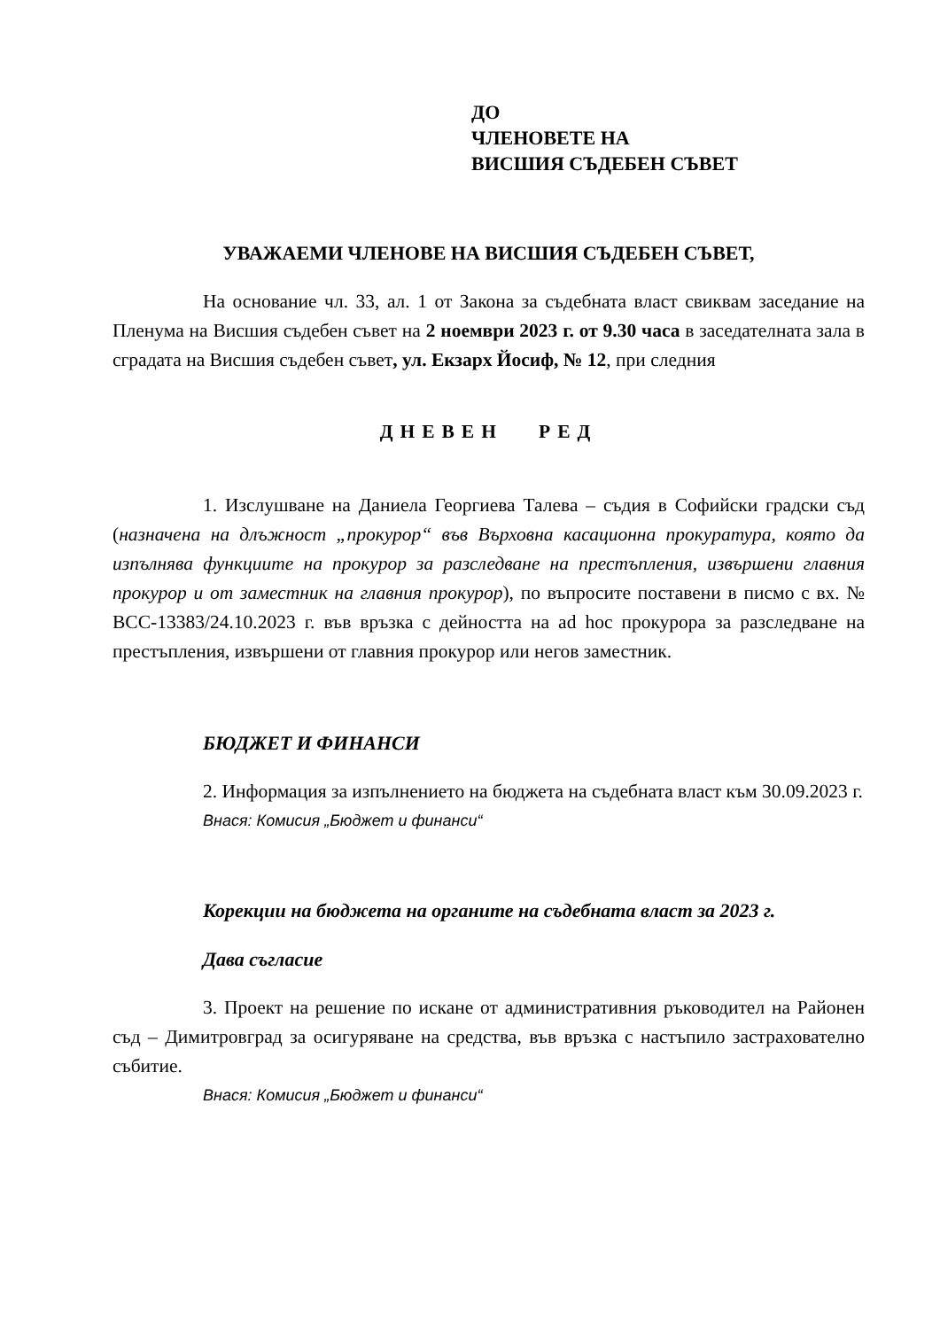ДО
ЧЛЕНОВЕТЕ НА
ВИСШИЯ СЪДЕБЕН СЪВЕТ
УВАЖАЕМИ ЧЛЕНОВЕ НА ВИСШИЯ СЪДЕБЕН СЪВЕТ,
На основание чл. 33, ал. 1 от Закона за съдебната власт свиквам заседание на Пленума на Висшия съдебен съвет на 2 ноември 2023 г. от 9.30 часа в заседателната зала в сградата на Висшия съдебен съвет, ул. Екзарх Йосиф, № 12, при следния
ДНЕВЕН РЕД
1. Изслушване на Даниела Георгиева Талева – съдия в Софийски градски съд (назначена на длъжност „прокурор“ във Върховна касационна прокуратура, която да изпълнява функциите на прокурор за разследване на престъпления, извършени главния прокурор и от заместник на главния прокурор), по въпросите поставени в писмо с вх. № ВСС-13383/24.10.2023 г. във връзка с дейността на ad hoc прокурора за разследване на престъпления, извършени от главния прокурор или негов заместник.
БЮДЖЕТ И ФИНАНСИ
2. Информация за изпълнението на бюджета на съдебната власт към 30.09.2023 г.
Внася: Комисия „Бюджет и финанси“
Корекции на бюджета на органите на съдебната власт за 2023 г.
Дава съгласие
3. Проект на решение по искане от административния ръководител на Районен съд – Димитровград за осигуряване на средства, във връзка с настъпило застрахователно събитие.
Внася: Комисия „Бюджет и финанси“